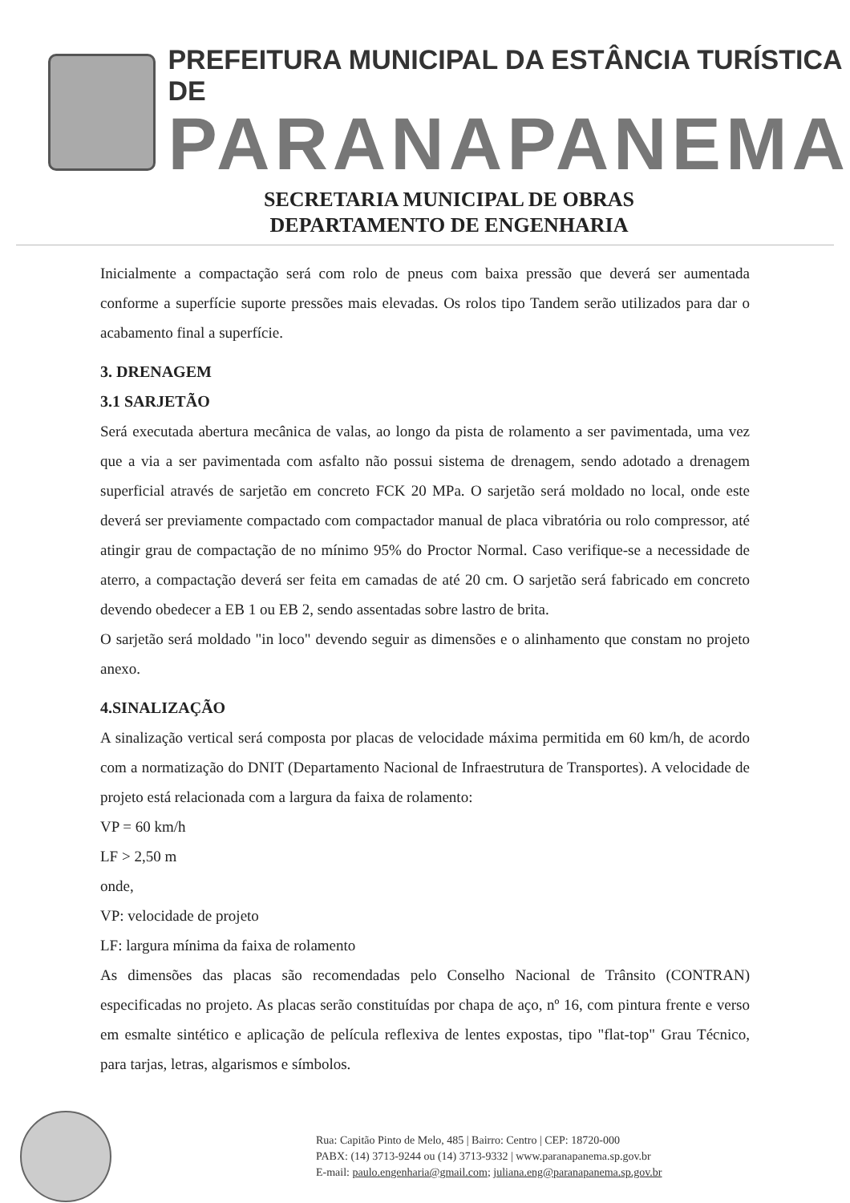PREFEITURA MUNICIPAL DA ESTÂNCIA TURÍSTICA DE
PARANAPANEMA
SECRETARIA MUNICIPAL DE OBRAS
DEPARTAMENTO DE ENGENHARIA
Inicialmente a compactação será com rolo de pneus com baixa pressão que deverá ser aumentada conforme a superfície suporte pressões mais elevadas. Os rolos tipo Tandem serão utilizados para dar o acabamento final a superfície.
3. DRENAGEM
3.1 SARJETÃO
Será executada abertura mecânica de valas, ao longo da pista de rolamento a ser pavimentada, uma vez que a via a ser pavimentada com asfalto não possui sistema de drenagem, sendo adotado a drenagem superficial através de sarjetão em concreto FCK 20 MPa. O sarjetão será moldado no local, onde este deverá ser previamente compactado com compactador manual de placa vibratória ou rolo compressor, até atingir grau de compactação de no mínimo 95% do Proctor Normal. Caso verifique-se a necessidade de aterro, a compactação deverá ser feita em camadas de até 20 cm. O sarjetão será fabricado em concreto devendo obedecer a EB 1 ou EB 2, sendo assentadas sobre lastro de brita.
O sarjetão será moldado "in loco" devendo seguir as dimensões e o alinhamento que constam no projeto anexo.
4.SINALIZAÇÃO
A sinalização vertical será composta por placas de velocidade máxima permitida em 60 km/h, de acordo com a normatização do DNIT (Departamento Nacional de Infraestrutura de Transportes). A velocidade de projeto está relacionada com a largura da faixa de rolamento:
VP = 60 km/h
LF > 2,50 m
onde,
VP: velocidade de projeto
LF: largura mínima da faixa de rolamento
As dimensões das placas são recomendadas pelo Conselho Nacional de Trânsito (CONTRAN) especificadas no projeto. As placas serão constituídas por chapa de aço, nº 16, com pintura frente e verso em esmalte sintético e aplicação de película reflexiva de lentes expostas, tipo "flat-top" Grau Técnico, para tarjas, letras, algarismos e símbolos.
Rua: Capitão Pinto de Melo, 485 | Bairro: Centro | CEP: 18720-000
PABX: (14) 3713-9244 ou (14) 3713-9332 | www.paranapanema.sp.gov.br
E-mail: paulo.engenharia@gmail.com; juliana.eng@paranapanema.sp.gov.br